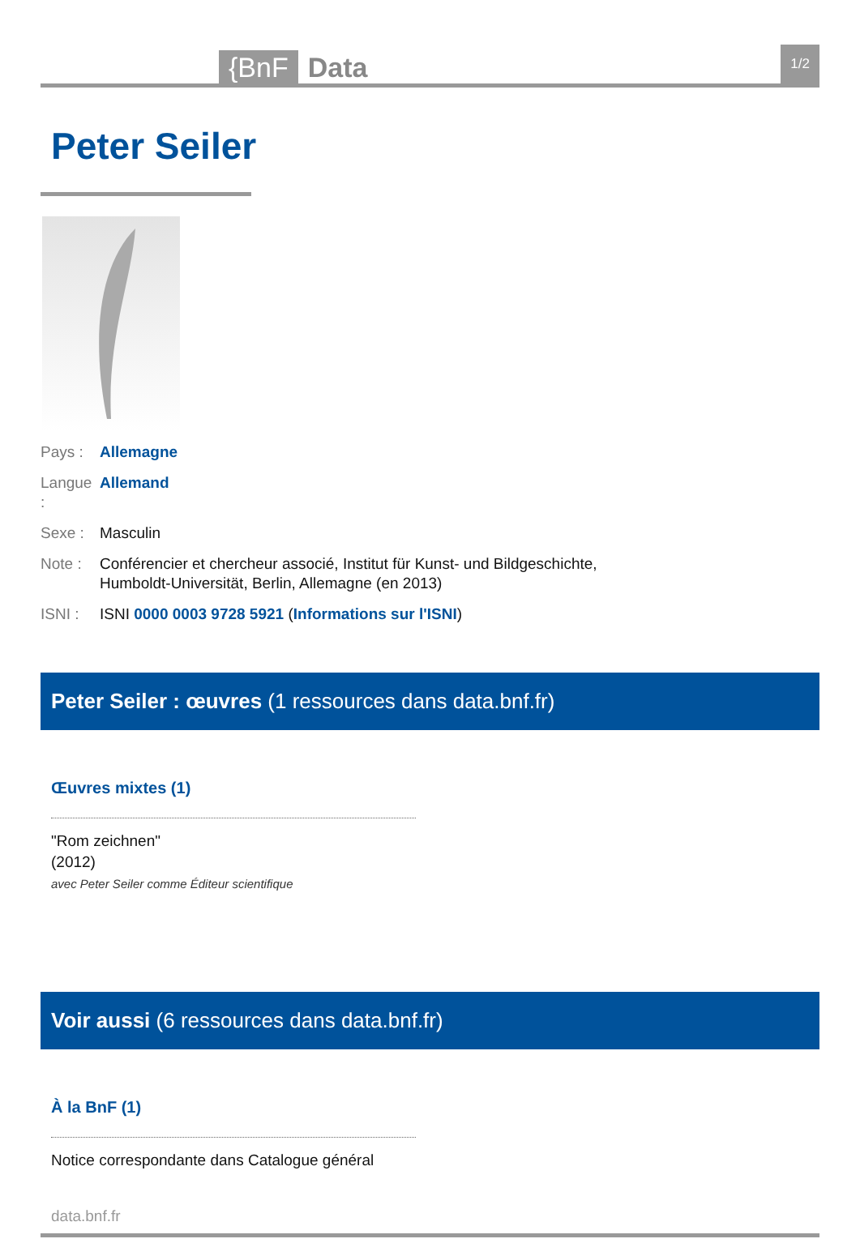{BnF Data 1/2
Peter Seiler
Pays : Allemagne
Langue : Allemand
Sexe : Masculin
Note : Conférencier et chercheur associé, Institut für Kunst- und Bildgeschichte,
Humboldt-Universität, Berlin, Allemagne (en 2013)
ISNI : ISNI 0000 0003 9728 5921 (Informations sur l'ISNI)
Peter Seiler : œuvres (1 ressources dans data.bnf.fr)
Œuvres mixtes (1)
"Rom zeichnen"
(2012)
avec Peter Seiler comme Éditeur scientifique
Voir aussi (6 ressources dans data.bnf.fr)
À la BnF (1)
Notice correspondante dans Catalogue général
data.bnf.fr